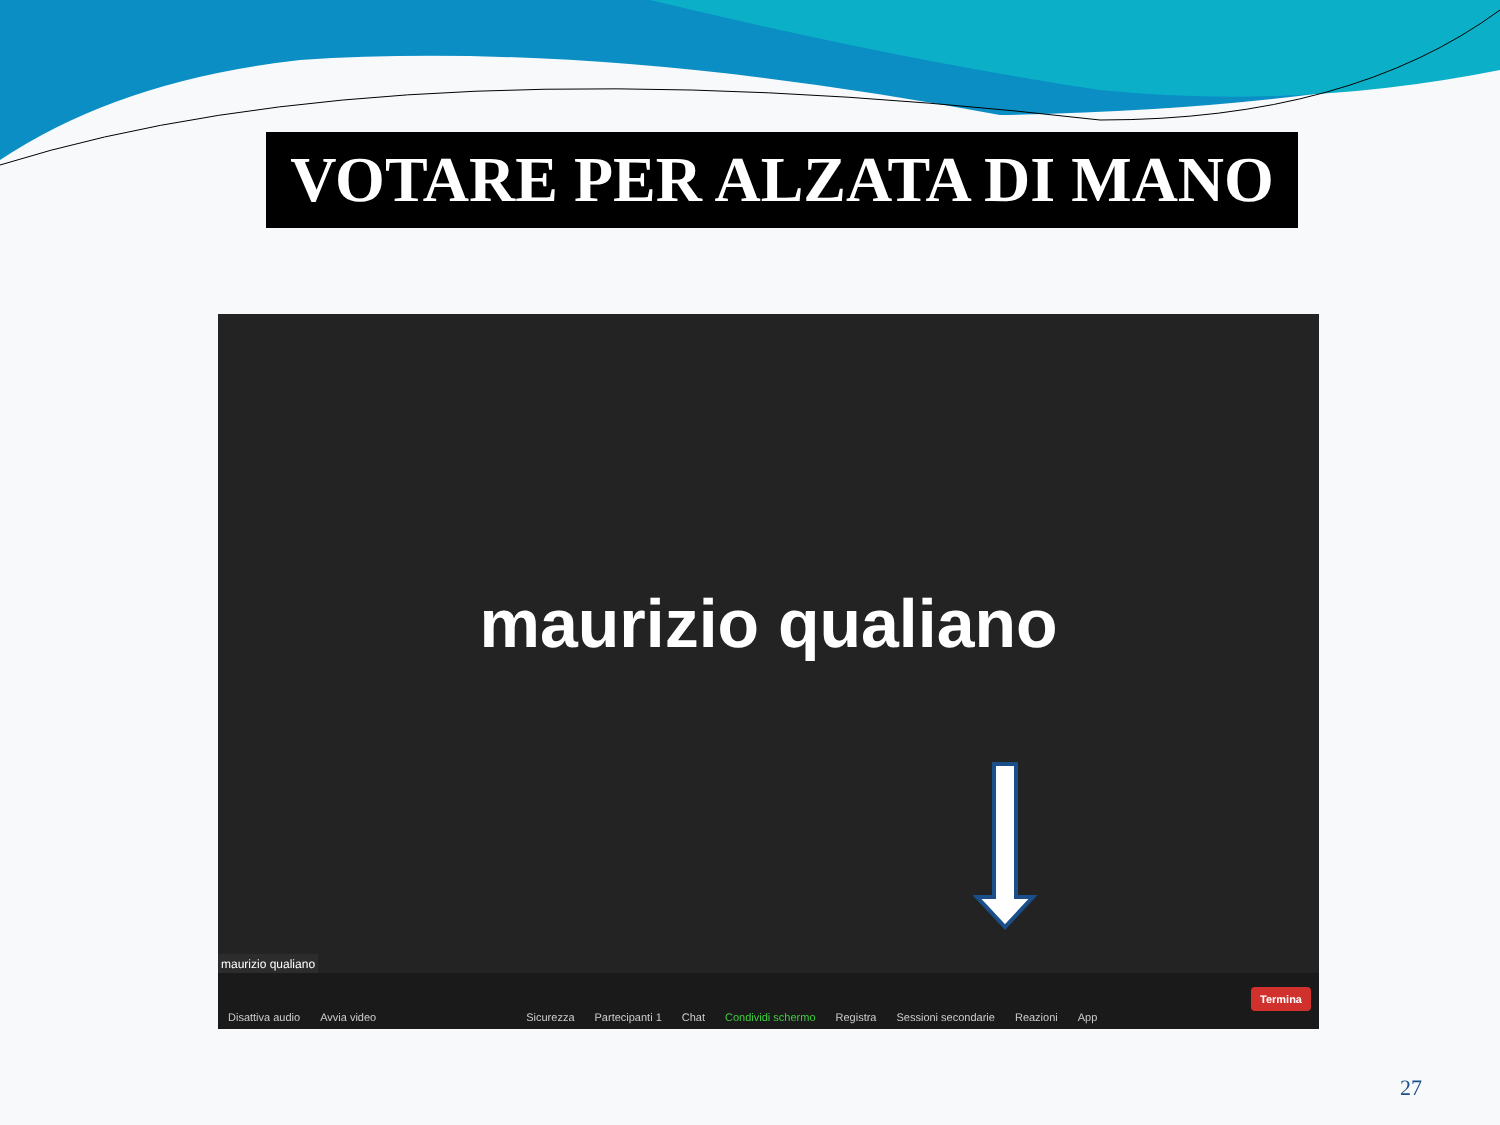VOTARE PER ALZATA DI MANO
maurizio qualiano
maurizio qualiano
Disattiva audio Avvia video Sicurezza Partecipanti 1 Chat Condividi schermo Registra Sessioni secondarie Reazioni App
Termina
27